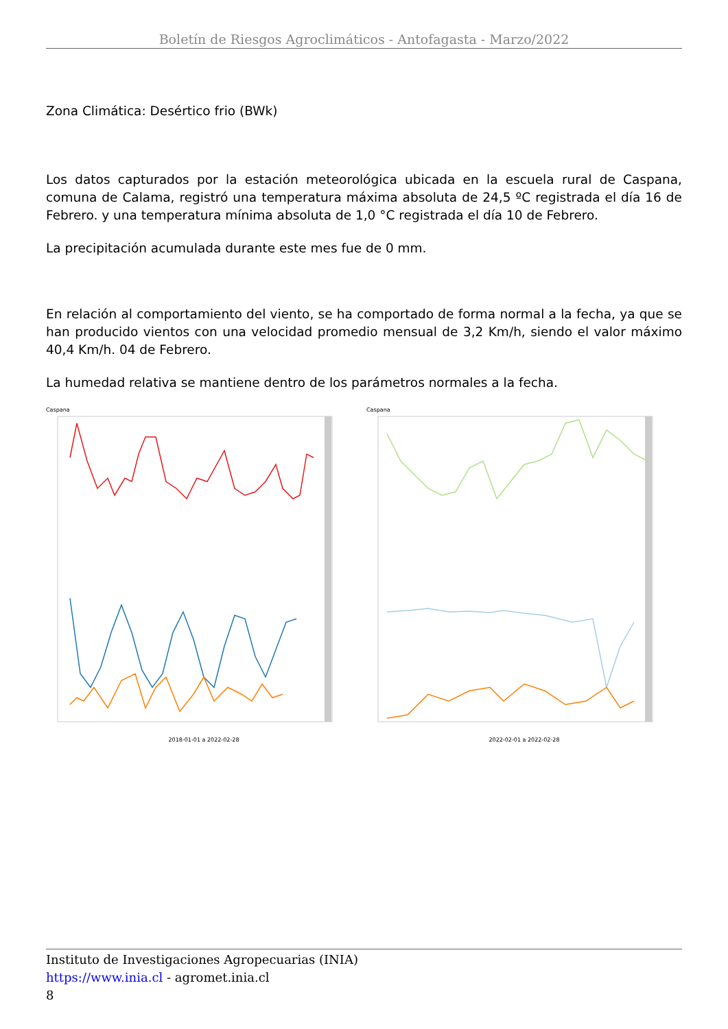Boletín de Riesgos Agroclimáticos - Antofagasta - Marzo/2022
Zona Climática: Desértico frio (BWk)
Los datos capturados por la estación meteorológica ubicada en la escuela rural de Caspana, comuna de Calama, registró una temperatura máxima absoluta de 24,5 ºC registrada el día 16 de Febrero. y una temperatura mínima absoluta de 1,0 °C registrada el día 10 de Febrero.
La precipitación acumulada durante este mes fue de 0 mm.
En relación al comportamiento del viento, se ha comportado de forma normal a la fecha, ya que se han producido vientos con una velocidad promedio mensual de 3,2 Km/h, siendo el valor máximo 40,4 Km/h. 04 de Febrero.
La humedad relativa se mantiene dentro de los parámetros normales a la fecha.
Caspana
2018-01-01 a 2022-02-28
Caspana
2022-02-01 a 2022-02-28
Instituto de Investigaciones Agropecuarias (INIA)
https://www.inia.cl - agromet.inia.cl
8